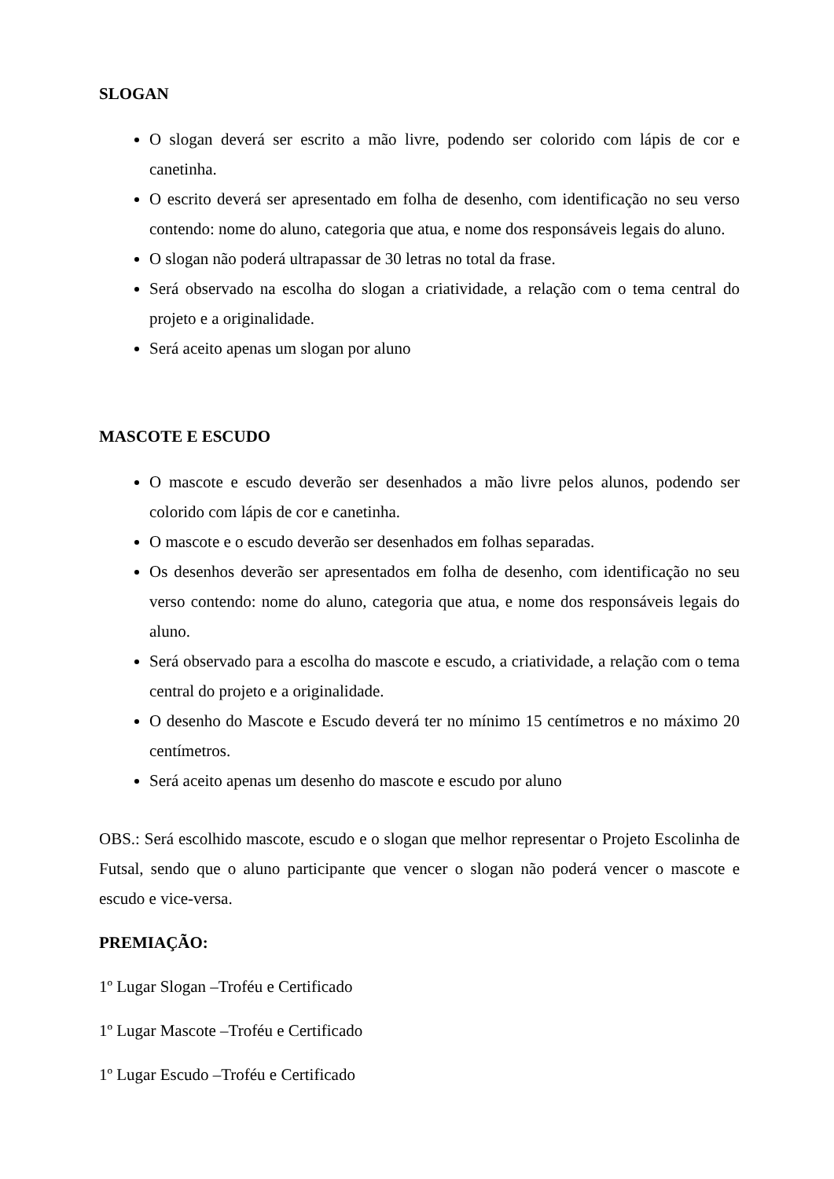SLOGAN
O slogan deverá ser escrito a mão livre, podendo ser colorido com lápis de cor e canetinha.
O escrito deverá ser apresentado em folha de desenho, com identificação no seu verso contendo: nome do aluno, categoria que atua, e nome dos responsáveis legais do aluno.
O slogan não poderá ultrapassar de 30 letras no total da frase.
Será observado na escolha do slogan a criatividade, a relação com o tema central do projeto e a originalidade.
Será aceito apenas um slogan por aluno
MASCOTE E ESCUDO
O mascote e escudo deverão ser desenhados a mão livre pelos alunos, podendo ser colorido com lápis de cor e canetinha.
O mascote e o escudo deverão ser desenhados em folhas separadas.
Os desenhos deverão ser apresentados em folha de desenho, com identificação no seu verso contendo: nome do aluno, categoria que atua, e nome dos responsáveis legais do aluno.
Será observado para a escolha do mascote e escudo, a criatividade, a relação com o tema central do projeto e a originalidade.
O desenho do Mascote e Escudo deverá ter no mínimo 15 centímetros e no máximo 20 centímetros.
Será aceito apenas um desenho do mascote e escudo por aluno
OBS.: Será escolhido mascote, escudo e o slogan que melhor representar o Projeto Escolinha de Futsal, sendo que o aluno participante que vencer o slogan não poderá vencer o mascote e escudo e vice-versa.
PREMIAÇÃO:
1º Lugar Slogan –Troféu e Certificado
1º Lugar Mascote –Troféu e Certificado
1º Lugar Escudo –Troféu e Certificado